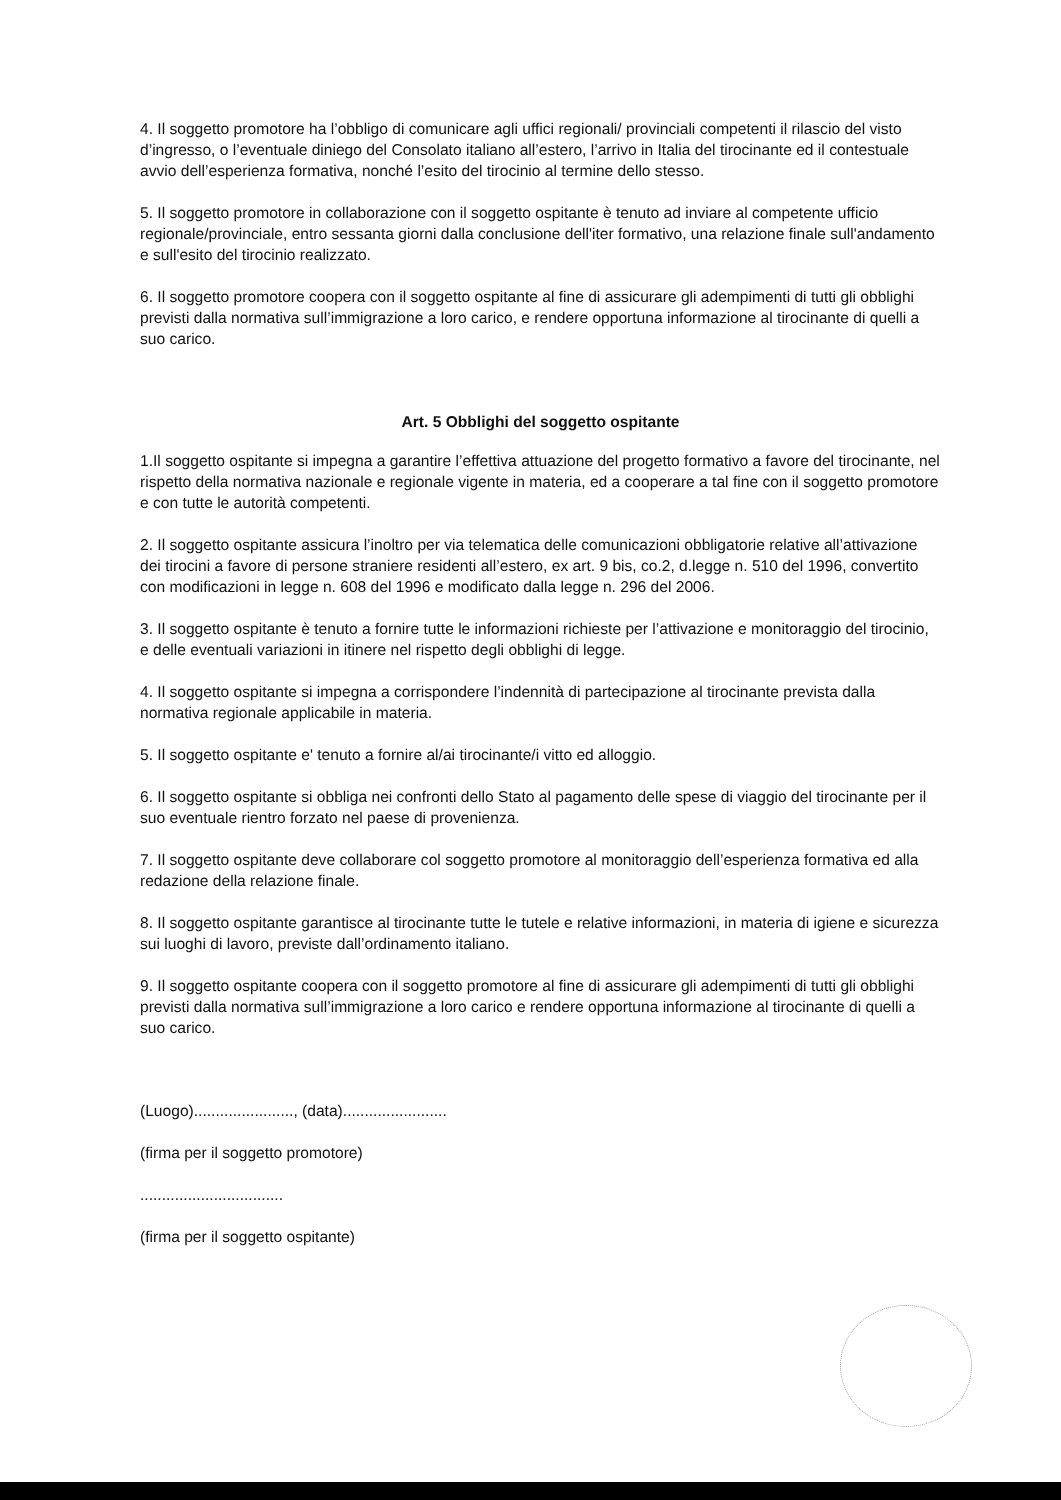4. Il soggetto promotore ha l’obbligo di comunicare agli uffici regionali/ provinciali competenti il rilascio del visto d’ingresso, o l’eventuale diniego del Consolato italiano all’estero, l’arrivo in Italia del tirocinante ed il contestuale avvio dell’esperienza formativa, nonché l’esito del tirocinio al termine dello stesso.
5. Il soggetto promotore in collaborazione con il soggetto ospitante è tenuto ad inviare al competente ufficio regionale/provinciale, entro sessanta giorni dalla conclusione dell'iter formativo, una relazione finale sull'andamento e sull'esito del tirocinio realizzato.
6. Il soggetto promotore coopera con il soggetto ospitante al fine di assicurare gli adempimenti di tutti gli obblighi previsti dalla normativa sull’immigrazione a loro carico, e rendere opportuna informazione al tirocinante di quelli a suo carico.
Art. 5 Obblighi del soggetto ospitante
1.Il soggetto ospitante si impegna a garantire l’effettiva attuazione del progetto formativo a favore del tirocinante, nel rispetto della normativa nazionale e regionale vigente in materia, ed a cooperare a tal fine con il soggetto promotore e con tutte le autorità competenti.
2. Il soggetto ospitante assicura l’inoltro per via telematica delle comunicazioni obbligatorie relative all’attivazione dei tirocini a favore di persone straniere residenti all’estero, ex art. 9 bis, co.2, d.legge n. 510 del 1996, convertito con modificazioni in legge n. 608 del 1996 e modificato dalla legge n. 296 del 2006.
3. Il soggetto ospitante è tenuto a fornire tutte le informazioni richieste per l’attivazione e monitoraggio del tirocinio, e delle eventuali variazioni in itinere nel rispetto degli obblighi di legge.
4. Il soggetto ospitante si impegna a corrispondere l’indennità di partecipazione al tirocinante prevista dalla normativa regionale applicabile in materia.
5. Il soggetto ospitante e' tenuto a fornire al/ai tirocinante/i vitto ed alloggio.
6. Il soggetto ospitante si obbliga nei confronti dello Stato al pagamento delle spese di viaggio del tirocinante per il suo eventuale rientro forzato nel paese di provenienza.
7. Il soggetto ospitante deve collaborare col soggetto promotore al monitoraggio dell’esperienza formativa ed alla redazione della relazione finale.
8. Il soggetto ospitante garantisce al tirocinante tutte le tutele e relative informazioni, in materia di igiene e sicurezza sui luoghi di lavoro, previste dall’ordinamento italiano.
9. Il soggetto ospitante coopera con il soggetto promotore al fine di assicurare gli adempimenti di tutti gli obblighi previsti dalla normativa sull’immigrazione a loro carico e rendere opportuna informazione al tirocinante di quelli a suo carico.
(Luogo)......................., (data)........................
(firma per il soggetto promotore)
.................................
(firma per il soggetto ospitante)